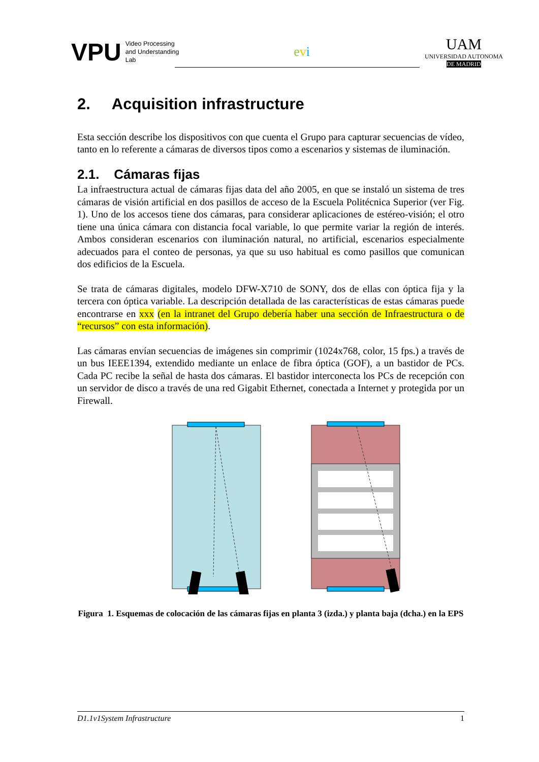VPU
Video Processing
and Understanding
Lab
evi
UAM
UNIVERSIDAD AUTONOMA
DE MADRID
2. Acquisition infrastructure
Esta sección describe los dispositivos con que cuenta el Grupo para capturar secuencias de vídeo, tanto en lo referente a cámaras de diversos tipos como a escenarios y sistemas de iluminación.
2.1. Cámaras fijas
La infraestructura actual de cámaras fijas data del año 2005, en que se instaló un sistema de tres cámaras de visión artificial en dos pasillos de acceso de la Escuela Politécnica Superior (ver Fig. 1). Uno de los accesos tiene dos cámaras, para considerar aplicaciones de estéreo-visión; el otro tiene una única cámara con distancia focal variable, lo que permite variar la región de interés. Ambos consideran escenarios con iluminación natural, no artificial, escenarios especialmente adecuados para el conteo de personas, ya que su uso habitual es como pasillos que comunican dos edificios de la Escuela.
Se trata de cámaras digitales, modelo DFW-X710 de SONY, dos de ellas con óptica fija y la tercera con óptica variable. La descripción detallada de las características de estas cámaras puede encontrarse en xxx (en la intranet del Grupo debería haber una sección de Infraestructura o de “recursos” con esta información).
Las cámaras envían secuencias de imágenes sin comprimir (1024x768, color, 15 fps.) a través de un bus IEEE1394, extendido mediante un enlace de fibra óptica (GOF), a un bastidor de PCs. Cada PC recibe la señal de hasta dos cámaras. El bastidor interconecta los PCs de recepción con un servidor de disco a través de una red Gigabit Ethernet, conectada a Internet y protegida por un Firewall.
Figura 1. Esquemas de colocación de las cámaras fijas en planta 3 (izda.) y planta baja (dcha.) en la EPS
D1.1v1System Infrastructure 1